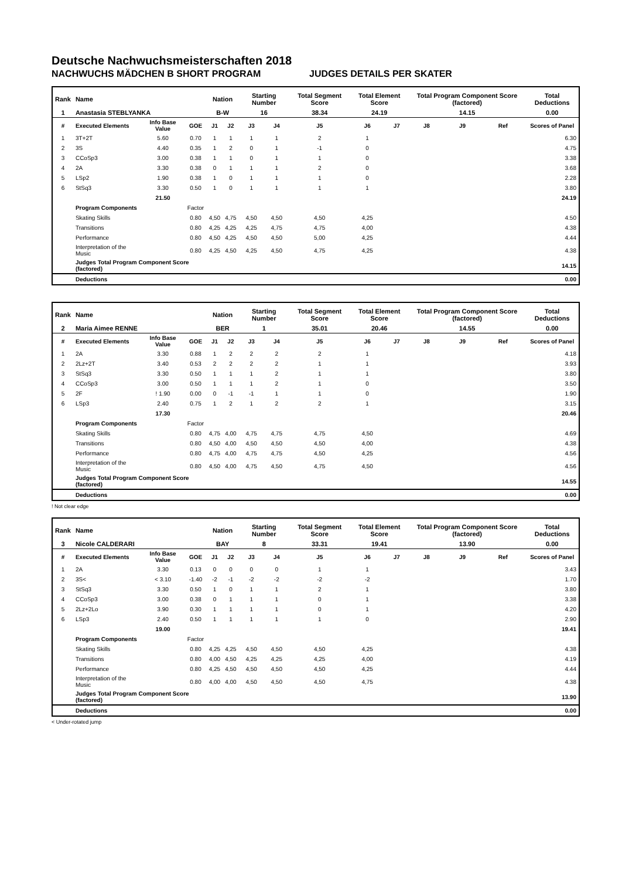Deutsche Nachwuchsmeisterschaften 2018
NACHWUCHS MÄDCHEN B SHORT PROGRAM JUDGES DETAILS PER SKATER
| Rank | Name | | | Nation | | Starting Number | | Total Segment Score | Total Element Score | | Total Program Component Score (factored) | | | Total Deductions |
| --- | --- | --- | --- | --- | --- | --- | --- | --- | --- | --- | --- | --- | --- | --- |
| 1 | Anastasia STEBLYANKA | | | B-W | | 16 | | 38.34 | 24.19 | | 14.15 | | | 0.00 |
| # | Executed Elements | Info Base Value | GOE | J1 | J2 | J3 | J4 | J5 | J6 | J7 | J8 | J9 | Ref | Scores of Panel |
| 1 | 3T+2T | 5.60 | 0.70 | 1 | 1 | 1 | 1 | 2 | 1 | | | | | 6.30 |
| 2 | 3S | 4.40 | 0.35 | 1 | 2 | 0 | 1 | -1 | 0 | | | | | 4.75 |
| 3 | CCoSp3 | 3.00 | 0.38 | 1 | 1 | 0 | 1 | 1 | 0 | | | | | 3.38 |
| 4 | 2A | 3.30 | 0.38 | 0 | 1 | 1 | 1 | 2 | 0 | | | | | 3.68 |
| 5 | LSp2 | 1.90 | 0.38 | 1 | 0 | 1 | 1 | 1 | 0 | | | | | 2.28 |
| 6 | StSq3 | 3.30 | 0.50 | 1 | 0 | 1 | 1 | 1 | 1 | | | | | 3.80 |
| | | 21.50 | | | | | | | | | | | | 24.19 |
| | Program Components | | Factor | | | | | | | | | | | |
| | Skating Skills | | 0.80 | 4,50 | 4,75 | 4,50 | 4,50 | 4,50 | 4,25 | | | | | 4.50 |
| | Transitions | | 0.80 | 4,25 | 4,25 | 4,25 | 4,75 | 4,75 | 4,00 | | | | | 4.38 |
| | Performance | | 0.80 | 4,50 | 4,25 | 4,50 | 4,50 | 5,00 | 4,25 | | | | | 4.44 |
| | Interpretation of the Music | | 0.80 | 4,25 | 4,50 | 4,25 | 4,50 | 4,75 | 4,25 | | | | | 4.38 |
| | Judges Total Program Component Score (factored) | | | | | | | | | | | | | 14.15 |
| | Deductions | | | | | | | | | | | | | 0.00 |
| Rank | Name | | | Nation | | Starting Number | | Total Segment Score | Total Element Score | | Total Program Component Score (factored) | | | Total Deductions |
| --- | --- | --- | --- | --- | --- | --- | --- | --- | --- | --- | --- | --- | --- | --- |
| 2 | Maria Aimee RENNE | | | BER | | 1 | | 35.01 | 20.46 | | 14.55 | | | 0.00 |
| # | Executed Elements | Info Base Value | GOE | J1 | J2 | J3 | J4 | J5 | J6 | J7 | J8 | J9 | Ref | Scores of Panel |
| 1 | 2A | 3.30 | 0.88 | 1 | 2 | 2 | 2 | 2 | 1 | | | | | 4.18 |
| 2 | 2Lz+2T | 3.40 | 0.53 | 2 | 2 | 2 | 2 | 1 | 1 | | | | | 3.93 |
| 3 | StSq3 | 3.30 | 0.50 | 1 | 1 | 1 | 2 | 1 | 1 | | | | | 3.80 |
| 4 | CCoSp3 | 3.00 | 0.50 | 1 | 1 | 1 | 2 | 1 | 0 | | | | | 3.50 |
| 5 | 2F | ! 1.90 | 0.00 | 0 | -1 | -1 | 1 | 1 | 0 | | | | | 1.90 |
| 6 | LSp3 | 2.40 | 0.75 | 1 | 2 | 1 | 2 | 2 | 1 | | | | | 3.15 |
| | | 17.30 | | | | | | | | | | | | 20.46 |
| | Program Components | | Factor | | | | | | | | | | | |
| | Skating Skills | | 0.80 | 4,75 | 4,00 | 4,75 | 4,75 | 4,75 | 4,50 | | | | | 4.69 |
| | Transitions | | 0.80 | 4,50 | 4,00 | 4,50 | 4,50 | 4,50 | 4,00 | | | | | 4.38 |
| | Performance | | 0.80 | 4,75 | 4,00 | 4,75 | 4,75 | 4,50 | 4,25 | | | | | 4.56 |
| | Interpretation of the Music | | 0.80 | 4,50 | 4,00 | 4,75 | 4,50 | 4,75 | 4,50 | | | | | 4.56 |
| | Judges Total Program Component Score (factored) | | | | | | | | | | | | | 14.55 |
| | Deductions | | | | | | | | | | | | | 0.00 |
! Not clear edge
| Rank | Name | | | Nation | | Starting Number | | Total Segment Score | Total Element Score | | Total Program Component Score (factored) | | | Total Deductions |
| --- | --- | --- | --- | --- | --- | --- | --- | --- | --- | --- | --- | --- | --- | --- |
| 3 | Nicole CALDERARI | | | BAY | | 8 | | 33.31 | 19.41 | | 13.90 | | | 0.00 |
| # | Executed Elements | Info Base Value | GOE | J1 | J2 | J3 | J4 | J5 | J6 | J7 | J8 | J9 | Ref | Scores of Panel |
| 1 | 2A | 3.30 | 0.13 | 0 | 0 | 0 | 0 | 1 | 1 | | | | | 3.43 |
| 2 | 3S< | < 3.10 | -1.40 | -2 | -1 | -2 | -2 | -2 | -2 | | | | | 1.70 |
| 3 | StSq3 | 3.30 | 0.50 | 1 | 0 | 1 | 1 | 2 | 1 | | | | | 3.80 |
| 4 | CCoSp3 | 3.00 | 0.38 | 0 | 1 | 1 | 1 | 0 | 1 | | | | | 3.38 |
| 5 | 2Lz+2Lo | 3.90 | 0.30 | 1 | 1 | 1 | 1 | 0 | 1 | | | | | 4.20 |
| 6 | LSp3 | 2.40 | 0.50 | 1 | 1 | 1 | 1 | 1 | 0 | | | | | 2.90 |
| | | 19.00 | | | | | | | | | | | | 19.41 |
| | Program Components | | Factor | | | | | | | | | | | |
| | Skating Skills | | 0.80 | 4,25 | 4,25 | 4,50 | 4,50 | 4,50 | 4,25 | | | | | 4.38 |
| | Transitions | | 0.80 | 4,00 | 4,50 | 4,25 | 4,25 | 4,25 | 4,00 | | | | | 4.19 |
| | Performance | | 0.80 | 4,25 | 4,50 | 4,50 | 4,50 | 4,50 | 4,25 | | | | | 4.44 |
| | Interpretation of the Music | | 0.80 | 4,00 | 4,00 | 4,50 | 4,50 | 4,50 | 4,75 | | | | | 4.38 |
| | Judges Total Program Component Score (factored) | | | | | | | | | | | | | 13.90 |
| | Deductions | | | | | | | | | | | | | 0.00 |
< Under-rotated jump